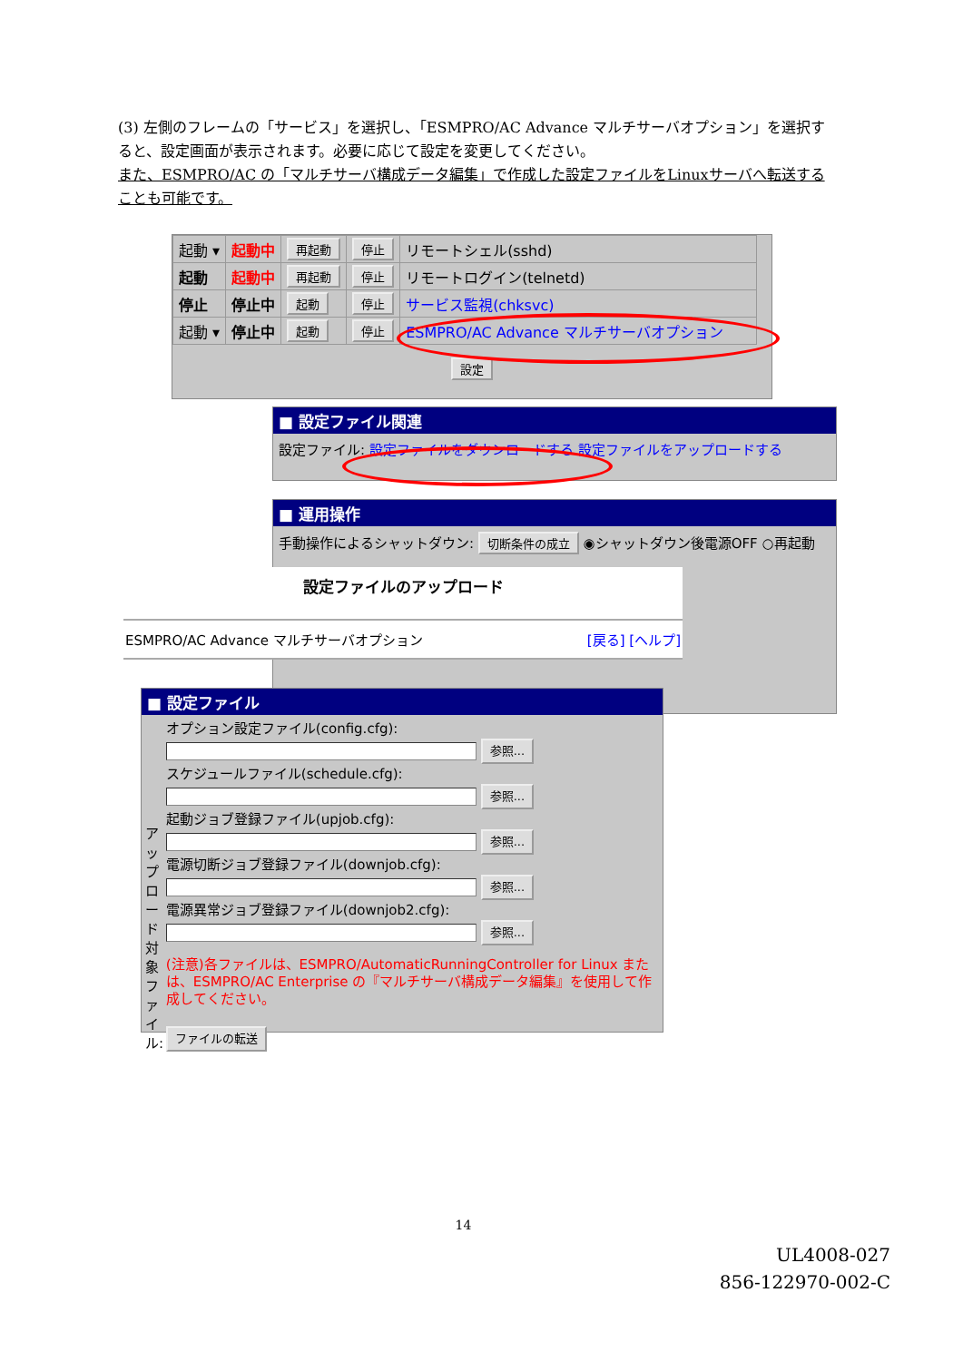(3) 左側のフレームの「サービス」を選択し、「ESMPRO/AC Advance マルチサーバオプション」を選択すると、設定画面が表示されます。必要に応じて設定を変更してください。
また、ESMPRO/AC の「マルチサーバ構成データ編集」で作成した設定ファイルをLinuxサーバへ転送することも可能です。
| 起動 ▾ | 起動中 | 再起動 | 停止 | リモートシェル(sshd) |
| 起動 | 起動中 | 再起動 | 停止 | リモートログイン(telnetd) |
| 停止 | 停止中 | 起動 | 停止 | サービス監視(chksvc) |
| 起動 ▾ | 停止中 | 起動 | 停止 | ESMPRO/AC Advance マルチサーバオプション |
設定
■ 設定ファイル関連
設定ファイル: 設定ファイルをダウンロードする 設定ファイルをアップロードする
■ 運用操作
手動操作によるシャットダウン: 切断条件の成立 ◉シャットダウン後電源OFF ○再起動
設定ファイルのアップロード
ESMPRO/AC Advance マルチサーバオプション [戻る] [ヘルプ]
■ 設定ファイル
アップロード対象ファイル:
オプション設定ファイル(config.cfg):
参照...
スケジュールファイル(schedule.cfg):
参照...
起動ジョブ登録ファイル(upjob.cfg):
参照...
電源切断ジョブ登録ファイル(downjob.cfg):
参照...
電源異常ジョブ登録ファイル(downjob2.cfg):
参照...
(注意)各ファイルは、ESMPRO/AutomaticRunningController for Linux または、ESMPRO/AC Enterprise の『マルチサーバ構成データ編集』を使用して作成してください。
ファイルの転送
14
UL4008-027
856-122970-002-C